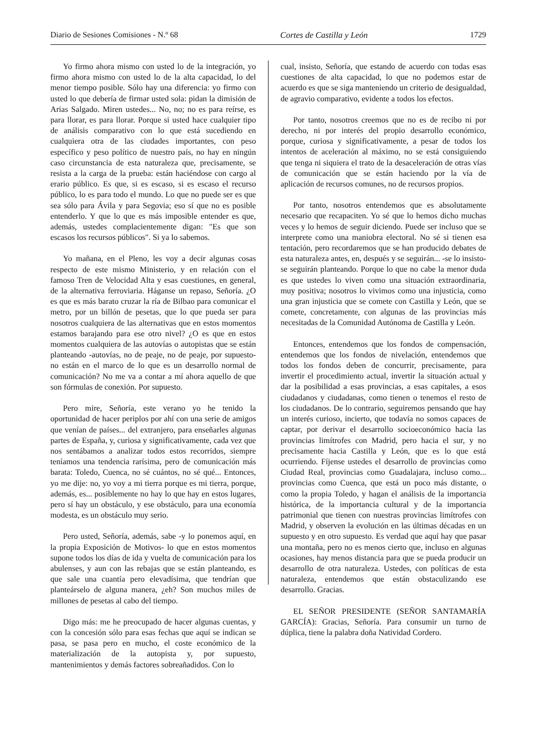Diario de Sesiones Comisiones - N.º 68 Cortes de Castilla y León 1729
Yo firmo ahora mismo con usted lo de la integración, yo firmo ahora mismo con usted lo de la alta capacidad, lo del menor tiempo posible. Sólo hay una diferencia: yo firmo con usted lo que debería de firmar usted sola: pidan la dimisión de Arias Salgado. Miren ustedes... No, no; no es para reírse, es para llorar, es para llorar. Porque si usted hace cualquier tipo de análisis comparativo con lo que está sucediendo en cualquiera otra de las ciudades importantes, con peso específico y peso político de nuestro país, no hay en ningún caso circunstancia de esta naturaleza que, precisamente, se resista a la carga de la prueba: están haciéndose con cargo al erario público. Es que, si es escaso, si es escaso el recurso público, lo es para todo el mundo. Lo que no puede ser es que sea sólo para Ávila y para Segovia; eso sí que no es posible entenderlo. Y que lo que es más imposible entender es que, además, ustedes complacientemente digan: "Es que son escasos los recursos públicos". Si ya lo sabemos.
Yo mañana, en el Pleno, les voy a decir algunas cosas respecto de este mismo Ministerio, y en relación con el famoso Tren de Velocidad Alta y esas cuestiones, en general, de la alternativa ferroviaria. Háganse un repaso, Señoría. ¿O es que es más barato cruzar la ría de Bilbao para comunicar el metro, por un billón de pesetas, que lo que pueda ser para nosotros cualquiera de las alternativas que en estos momentos estamos barajando para ese otro nivel? ¿O es que en estos momentos cualquiera de las autovías o autopistas que se están planteando ‑autovías, no de peaje, no de peaje, por supuesto‑ no están en el marco de lo que es un desarrollo normal de comunicación? No me va a contar a mí ahora aquello de que son fórmulas de conexión. Por supuesto.
Pero mire, Señoría, este verano yo he tenido la oportunidad de hacer periplos por ahí con una serie de amigos que venían de países... del extranjero, para enseñarles algunas partes de España, y, curiosa y significativamente, cada vez que nos sentábamos a analizar todos estos recorridos, siempre teníamos una tendencia rarísima, pero de comunicación más barata: Toledo, Cuenca, no sé cuántos, no sé qué... Entonces, yo me dije: no, yo voy a mi tierra porque es mi tierra, porque, además, es... posiblemente no hay lo que hay en estos lugares, pero sí hay un obstáculo, y ese obstáculo, para una economía modesta, es un obstáculo muy serio.
Pero usted, Señoría, además, sabe ‑y lo ponemos aquí, en la propia Exposición de Motivos‑ lo que en estos momentos supone todos los días de ida y vuelta de comunicación para los abulenses, y aun con las rebajas que se están planteando, es que sale una cuantía pero elevadísima, que tendrían que planteárselo de alguna manera, ¿eh? Son muchos miles de millones de pesetas al cabo del tiempo.
Digo más: me he preocupado de hacer algunas cuentas, y con la concesión sólo para esas fechas que aquí se indican se pasa, se pasa pero en mucho, el coste económico de la materialización de la autopista y, por supuesto, mantenimientos y demás factores sobreañadidos. Con lo
cual, insisto, Señoría, que estando de acuerdo con todas esas cuestiones de alta capacidad, lo que no podemos estar de acuerdo es que se siga manteniendo un criterio de desigualdad, de agravio comparativo, evidente a todos los efectos.
Por tanto, nosotros creemos que no es de recibo ni por derecho, ni por interés del propio desarrollo económico, porque, curiosa y significativamente, a pesar de todos los intentos de aceleración al máximo, no se está consiguiendo que tenga ni siquiera el trato de la desaceleración de otras vías de comunicación que se están haciendo por la vía de aplicación de recursos comunes, no de recursos propios.
Por tanto, nosotros entendemos que es absolutamente necesario que recapaciten. Yo sé que lo hemos dicho muchas veces y lo hemos de seguir diciendo. Puede ser incluso que se interprete como una maniobra electoral. No sé si tienen esa tentación, pero recordaremos que se han producido debates de esta naturaleza antes, en, después y se seguirán... ‑se lo insisto‑ se seguirán planteando. Porque lo que no cabe la menor duda es que ustedes lo viven como una situación extraordinaria, muy positiva; nosotros lo vivimos como una injusticia, como una gran injusticia que se comete con Castilla y León, que se comete, concretamente, con algunas de las provincias más necesitadas de la Comunidad Autónoma de Castilla y León.
Entonces, entendemos que los fondos de compensación, entendemos que los fondos de nivelación, entendemos que todos los fondos deben de concurrir, precisamente, para invertir el procedimiento actual, invertir la situación actual y dar la posibilidad a esas provincias, a esas capitales, a esos ciudadanos y ciudadanas, como tienen o tenemos el resto de los ciudadanos. De lo contrario, seguiremos pensando que hay un interés curioso, incierto, que todavía no somos capaces de captar, por derivar el desarrollo socioeconómico hacia las provincias limítrofes con Madrid, pero hacia el sur, y no precisamente hacia Castilla y León, que es lo que está ocurriendo. Fíjense ustedes el desarrollo de provincias como Ciudad Real, provincias como Guadalajara, incluso como... provincias como Cuenca, que está un poco más distante, o como la propia Toledo, y hagan el análisis de la importancia histórica, de la importancia cultural y de la importancia patrimonial que tienen con nuestras provincias limítrofes con Madrid, y observen la evolución en las últimas décadas en un supuesto y en otro supuesto. Es verdad que aquí hay que pasar una montaña, pero no es menos cierto que, incluso en algunas ocasiones, hay menos distancia para que se pueda producir un desarrollo de otra naturaleza. Ustedes, con políticas de esta naturaleza, entendemos que están obstaculizando ese desarrollo. Gracias.
EL SEÑOR PRESIDENTE (SEÑOR SANTAMARÍA GARCÍA): Gracias, Señoría. Para consumir un turno de dúplica, tiene la palabra doña Natividad Cordero.